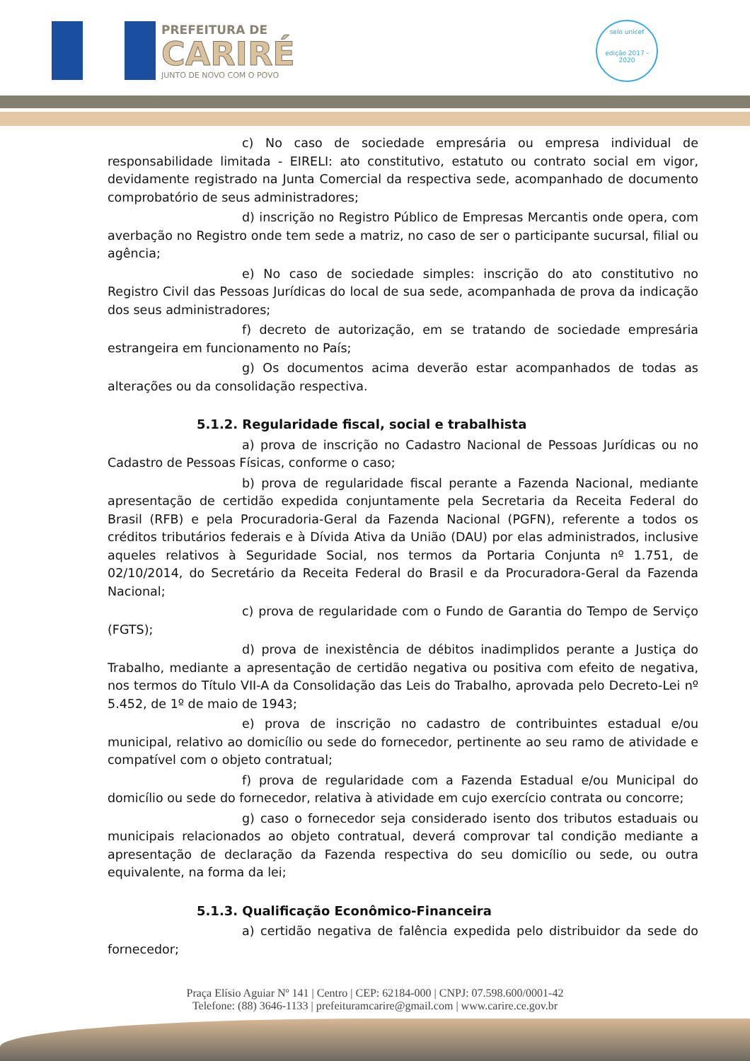PREFEITURA DE
CARIRÉ
JUNTO DE NOVO COM O POVO
selo unicef
edição 2017 - 2020
c) No caso de sociedade empresária ou empresa individual de responsabilidade limitada - EIRELI: ato constitutivo, estatuto ou contrato social em vigor, devidamente registrado na Junta Comercial da respectiva sede, acompanhado de documento comprobatório de seus administradores;
d) inscrição no Registro Público de Empresas Mercantis onde opera, com averbação no Registro onde tem sede a matriz, no caso de ser o participante sucursal, filial ou agência;
e) No caso de sociedade simples: inscrição do ato constitutivo no Registro Civil das Pessoas Jurídicas do local de sua sede, acompanhada de prova da indicação dos seus administradores;
f) decreto de autorização, em se tratando de sociedade empresária estrangeira em funcionamento no País;
g) Os documentos acima deverão estar acompanhados de todas as alterações ou da consolidação respectiva.
5.1.2. Regularidade fiscal, social e trabalhista
a) prova de inscrição no Cadastro Nacional de Pessoas Jurídicas ou no Cadastro de Pessoas Físicas, conforme o caso;
b) prova de regularidade fiscal perante a Fazenda Nacional, mediante apresentação de certidão expedida conjuntamente pela Secretaria da Receita Federal do Brasil (RFB) e pela Procuradoria-Geral da Fazenda Nacional (PGFN), referente a todos os créditos tributários federais e à Dívida Ativa da União (DAU) por elas administrados, inclusive aqueles relativos à Seguridade Social, nos termos da Portaria Conjunta nº 1.751, de 02/10/2014, do Secretário da Receita Federal do Brasil e da Procuradora-Geral da Fazenda Nacional;
c) prova de regularidade com o Fundo de Garantia do Tempo de Serviço (FGTS);
d) prova de inexistência de débitos inadimplidos perante a Justiça do Trabalho, mediante a apresentação de certidão negativa ou positiva com efeito de negativa, nos termos do Título VII-A da Consolidação das Leis do Trabalho, aprovada pelo Decreto-Lei nº 5.452, de 1º de maio de 1943;
e) prova de inscrição no cadastro de contribuintes estadual e/ou municipal, relativo ao domicílio ou sede do fornecedor, pertinente ao seu ramo de atividade e compatível com o objeto contratual;
f) prova de regularidade com a Fazenda Estadual e/ou Municipal do domicílio ou sede do fornecedor, relativa à atividade em cujo exercício contrata ou concorre;
g) caso o fornecedor seja considerado isento dos tributos estaduais ou municipais relacionados ao objeto contratual, deverá comprovar tal condição mediante a apresentação de declaração da Fazenda respectiva do seu domicílio ou sede, ou outra equivalente, na forma da lei;
5.1.3. Qualificação Econômico-Financeira
a) certidão negativa de falência expedida pelo distribuidor da sede do fornecedor;
Praça Elísio Aguiar Nº 141 | Centro | CEP: 62184-000 | CNPJ: 07.598.600/0001-42
Telefone: (88) 3646-1133 | prefeituramcarire@gmail.com | www.carire.ce.gov.br